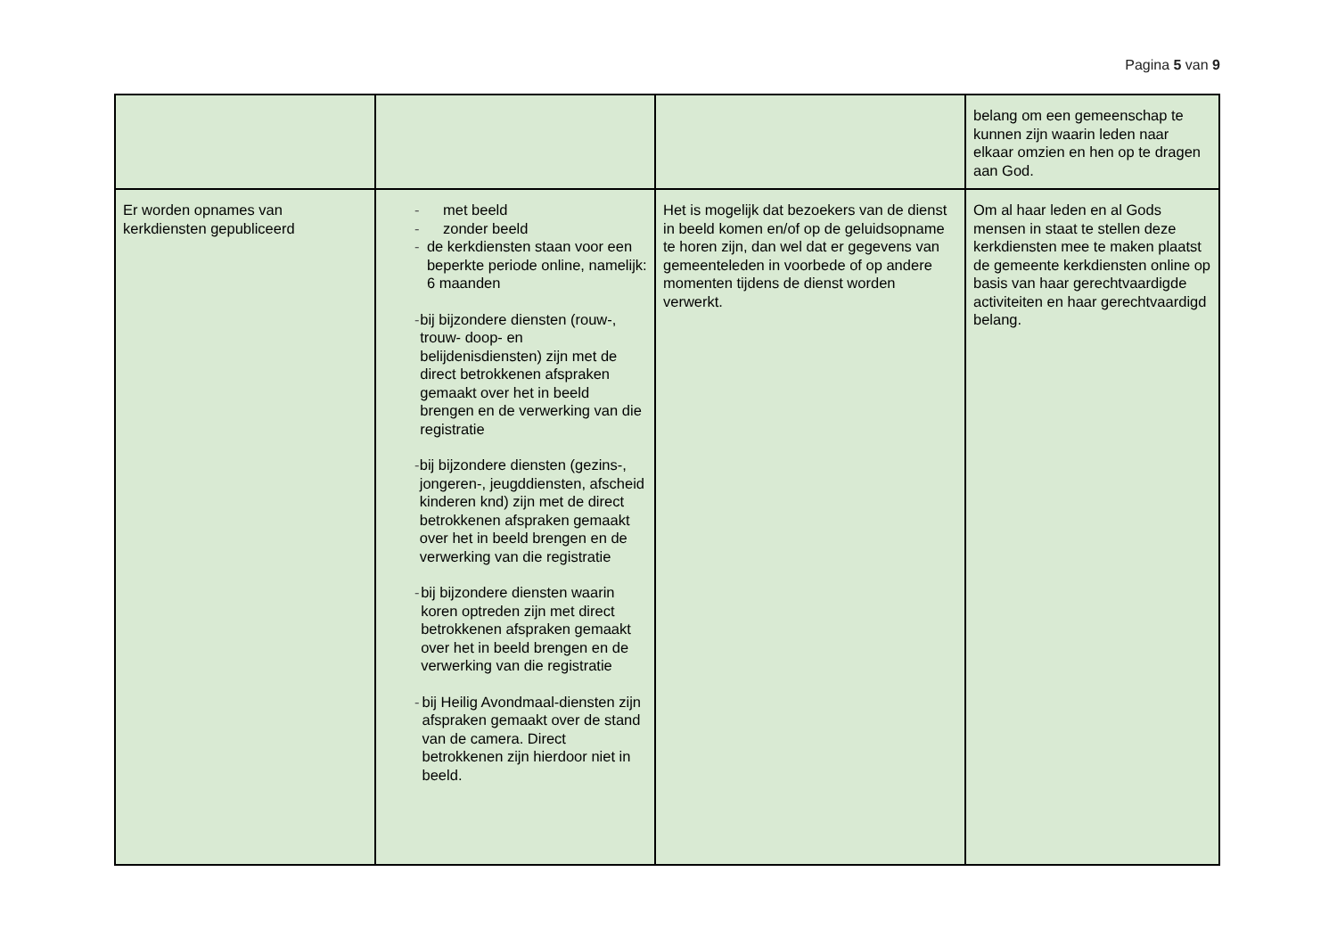Pagina 5 van 9
| | | | belang om een gemeenschap te kunnen zijn waarin leden naar elkaar omzien en hen op te dragen aan God. |
| Er worden opnames van kerkdiensten gepubliceerd | - met beeld - zonder beeld - de kerkdiensten staan voor een beperkte periode online, namelijk: 6 maanden - bij bijzondere diensten (rouw-, trouw- doop- en belijdenisdiensten) zijn met de direct betrokkenen afspraken gemaakt over het in beeld brengen en de verwerking van die registratie - bij bijzondere diensten (gezins-, jongeren-, jeugddiensten, afscheid kinderen knd) zijn met de direct betrokkenen afspraken gemaakt over het in beeld brengen en de verwerking van die registratie - bij bijzondere diensten waarin koren optreden zijn met direct betrokkenen afspraken gemaakt over het in beeld brengen en de verwerking van die registratie - bij Heilig Avondmaal-diensten zijn afspraken gemaakt over de stand van de camera. Direct betrokkenen zijn hierdoor niet in beeld. | Het is mogelijk dat bezoekers van de dienst in beeld komen en/of op de geluidsopname te horen zijn, dan wel dat er gegevens van gemeenteleden in voorbede of op andere momenten tijdens de dienst worden verwerkt. | Om al haar leden en al Gods mensen in staat te stellen deze kerkdiensten mee te maken plaatst de gemeente kerkdiensten online op basis van haar gerechtvaardigde activiteiten en haar gerechtvaardigd belang. |